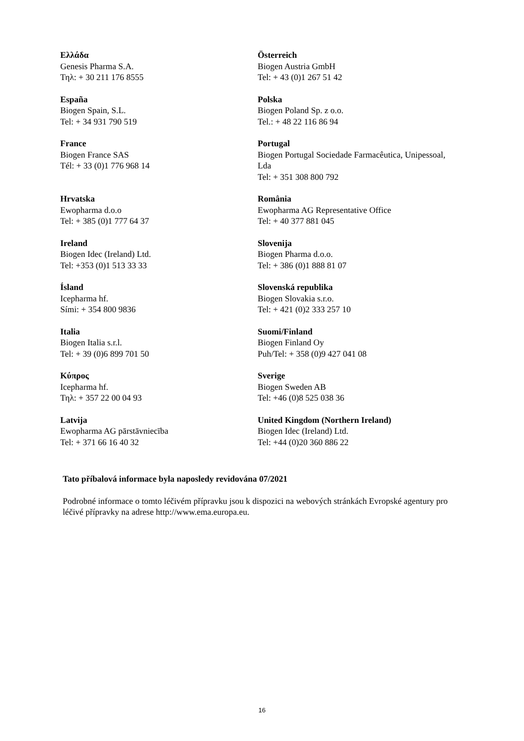| Ελλάδα Genesis Pharma S.A. Τηλ: + 30 211 176 8555 | Österreich Biogen Austria GmbH Tel: + 43 (0)1 267 51 42 |
| España Biogen Spain, S.L. Tel: + 34 931 790 519 | Polska Biogen Poland Sp. z o.o. Tel.: + 48 22 116 86 94 |
| France Biogen France SAS Tél: + 33 (0)1 776 968 14 | Portugal Biogen Portugal Sociedade Farmacêutica, Unipessoal, Lda Tel: + 351 308 800 792 |
| Hrvatska Ewopharma d.o.o Tel: + 385 (0)1 777 64 37 | România Ewopharma AG Representative Office Tel: + 40 377 881 045 |
| Ireland Biogen Idec (Ireland) Ltd. Tel: +353 (0)1 513 33 33 | Slovenija Biogen Pharma d.o.o. Tel: + 386 (0)1 888 81 07 |
| Ísland Icepharma hf. Sími: + 354 800 9836 | Slovenská republika Biogen Slovakia s.r.o. Tel: + 421 (0)2 333 257 10 |
| Italia Biogen Italia s.r.l. Tel: + 39 (0)6 899 701 50 | Suomi/Finland Biogen Finland Oy Puh/Tel: + 358 (0)9 427 041 08 |
| Κύπρος Icepharma hf. Τηλ: + 357 22 00 04 93 | Sverige Biogen Sweden AB Tel: +46 (0)8 525 038 36 |
| Latvija Ewopharma AG pārstāvniecība Tel: + 371 66 16 40 32 | United Kingdom (Northern Ireland) Biogen Idec (Ireland) Ltd. Tel: +44 (0)20 360 886 22 |
Tato příbalová informace byla naposledy revidována 07/2021
Podrobné informace o tomto léčivém přípravku jsou k dispozici na webových stránkách Evropské agentury pro léčivé přípravky na adrese http://www.ema.europa.eu.
16